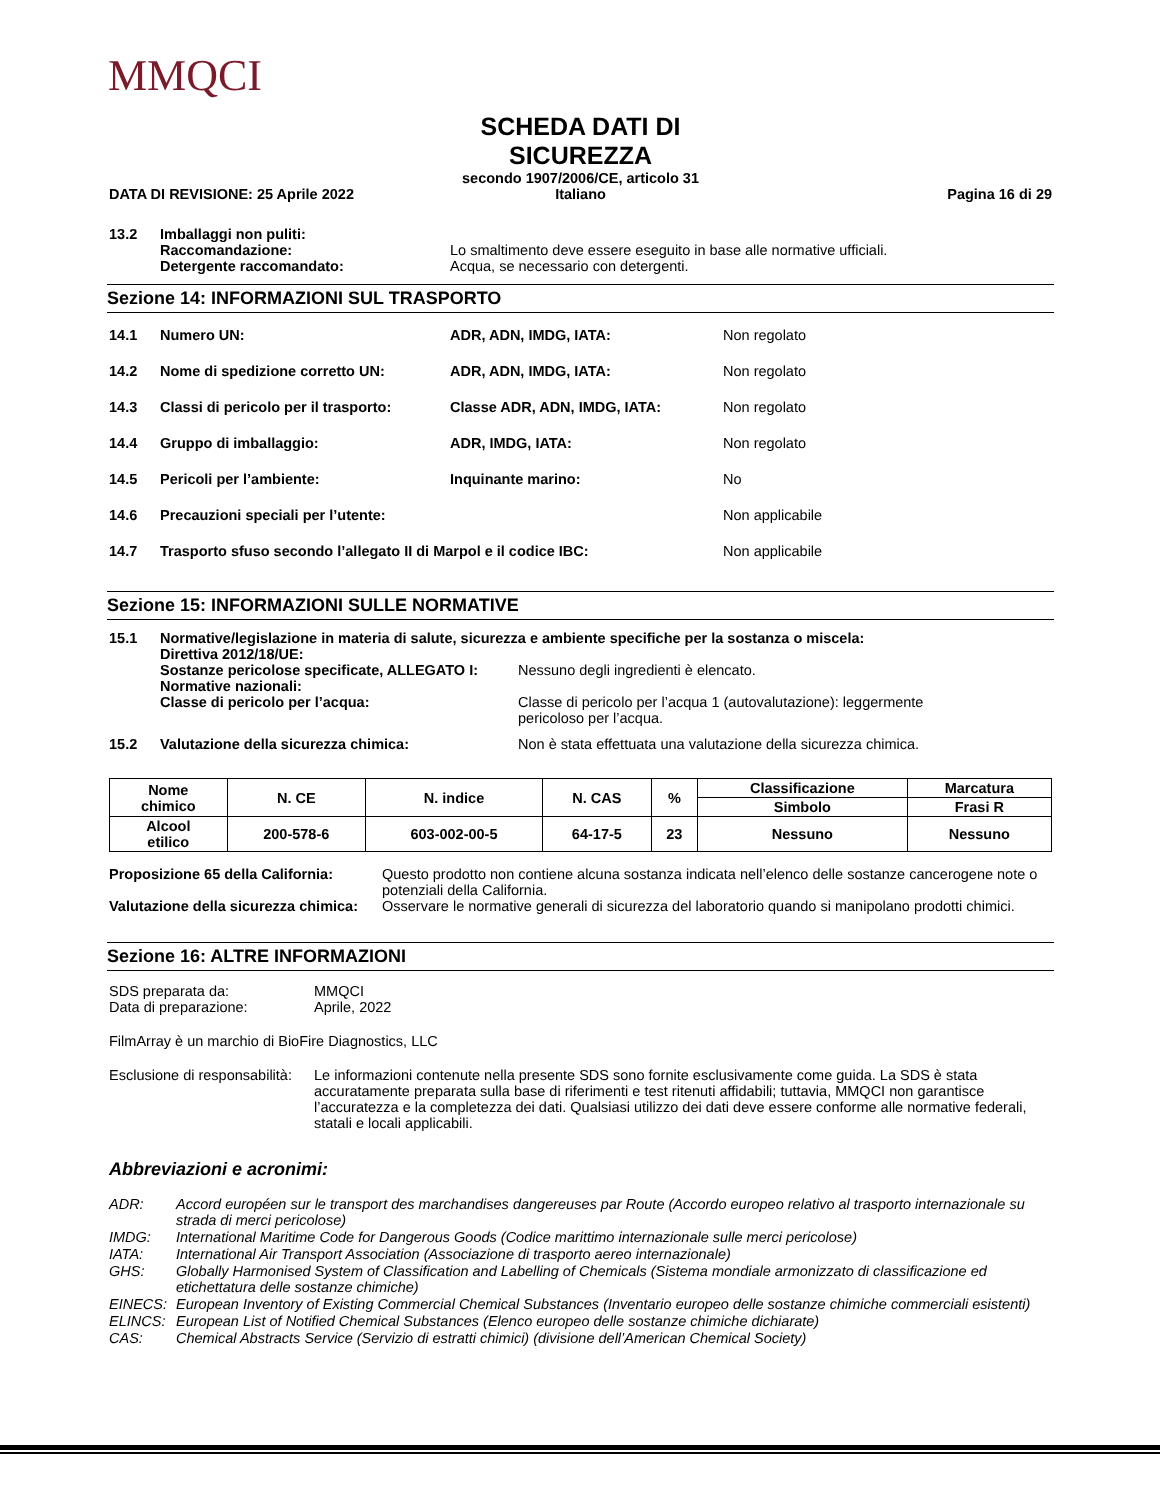MMQCI
DATA DI REVISIONE: 25 Aprile 2022
SCHEDA DATI DI SICUREZZA
secondo 1907/2006/CE, articolo 31
Italiano
Pagina 16 di 29
13.2 Imballaggi non puliti:
Raccomandazione: Lo smaltimento deve essere eseguito in base alle normative ufficiali.
Detergente raccomandato: Acqua, se necessario con detergenti.
Sezione 14: INFORMAZIONI SUL TRASPORTO
14.1 Numero UN: ADR, ADN, IMDG, IATA: Non regolato
14.2 Nome di spedizione corretto UN: ADR, ADN, IMDG, IATA: Non regolato
14.3 Classi di pericolo per il trasporto: Classe ADR, ADN, IMDG, IATA: Non regolato
14.4 Gruppo di imballaggio: ADR, IMDG, IATA: Non regolato
14.5 Pericoli per l’ambiente: Inquinante marino: No
14.6 Precauzioni speciali per l’utente: Non applicabile
14.7 Trasporto sfuso secondo l’allegato II di Marpol e il codice IBC: Non applicabile
Sezione 15: INFORMAZIONI SULLE NORMATIVE
15.1 Normative/legislazione in materia di salute, sicurezza e ambiente specifiche per la sostanza o miscela:
Direttiva 2012/18/UE:
Sostanze pericolose specificate, ALLEGATO I: Nessuno degli ingredienti è elencato.
Normative nazionali:
Classe di pericolo per l’acqua: Classe di pericolo per l’acqua 1 (autovalutazione): leggermente
pericoloso per l’acqua.
15.2 Valutazione della sicurezza chimica: Non è stata effettuata una valutazione della sicurezza chimica.
| Nome chimico | N. CE | N. indice | N. CAS | % | Classificazione | Marcatura |
| --- | --- | --- | --- | --- | --- | --- |
| | | | | | Simbolo | Frasi R |
| Alcool etilico | 200-578-6 | 603-002-00-5 | 64-17-5 | 23 | Nessuno | Nessuno |
Proposizione 65 della California: Questo prodotto non contiene alcuna sostanza indicata nell’elenco delle sostanze cancerogene note o potenziali della California.
Valutazione della sicurezza chimica: Osservare le normative generali di sicurezza del laboratorio quando si manipolano prodotti chimici.
Sezione 16: ALTRE INFORMAZIONI
SDS preparata da: MMQCI
Data di preparazione: Aprile, 2022
FilmArray è un marchio di BioFire Diagnostics, LLC
Esclusione di responsabilità: Le informazioni contenute nella presente SDS sono fornite esclusivamente come guida. La SDS è stata accuratamente preparata sulla base di riferimenti e test ritenuti affidabili; tuttavia, MMQCI non garantisce l’accuratezza e la completezza dei dati. Qualsiasi utilizzo dei dati deve essere conforme alle normative federali, statali e locali applicabili.
Abbreviazioni e acronimi:
ADR: Accord européen sur le transport des marchandises dangereuses par Route (Accordo europeo relativo al trasporto internazionale su strada di merci pericolose)
IMDG: International Maritime Code for Dangerous Goods (Codice marittimo internazionale sulle merci pericolose)
IATA: International Air Transport Association (Associazione di trasporto aereo internazionale)
GHS: Globally Harmonised System of Classification and Labelling of Chemicals (Sistema mondiale armonizzato di classificazione ed etichettatura delle sostanze chimiche)
EINECS: European Inventory of Existing Commercial Chemical Substances (Inventario europeo delle sostanze chimiche commerciali esistenti)
ELINCS: European List of Notified Chemical Substances (Elenco europeo delle sostanze chimiche dichiarate)
CAS: Chemical Abstracts Service (Servizio di estratti chimici) (divisione dell’American Chemical Society)